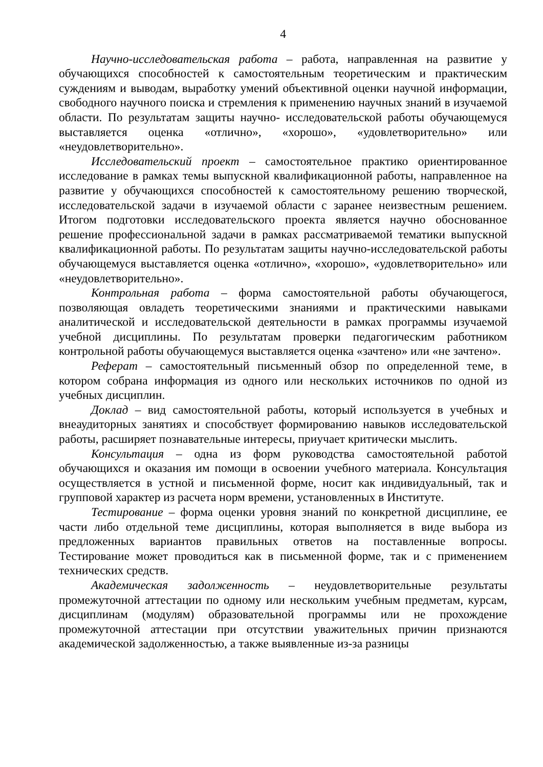4
Научно-исследовательская работа – работа, направленная на развитие у обучающихся способностей к самостоятельным теоретическим и практическим суждениям и выводам, выработку умений объективной оценки научной информации, свободного научного поиска и стремления к применению научных знаний в изучаемой области. По результатам защиты научно- исследовательской работы обучающемуся выставляется оценка «отлично», «хорошо», «удовлетворительно» или «неудовлетворительно».
Исследовательский проект – самостоятельное практико ориентированное исследование в рамках темы выпускной квалификационной работы, направленное на развитие у обучающихся способностей к самостоятельному решению творческой, исследовательской задачи в изучаемой области с заранее неизвестным решением. Итогом подготовки исследовательского проекта является научно обоснованное решение профессиональной задачи в рамках рассматриваемой тематики выпускной квалификационной работы. По результатам защиты научно-исследовательской работы обучающемуся выставляется оценка «отлично», «хорошо», «удовлетворительно» или «неудовлетворительно».
Контрольная работа – форма самостоятельной работы обучающегося, позволяющая овладеть теоретическими знаниями и практическими навыками аналитической и исследовательской деятельности в рамках программы изучаемой учебной дисциплины. По результатам проверки педагогическим работником контрольной работы обучающемуся выставляется оценка «зачтено» или «не зачтено».
Реферат – самостоятельный письменный обзор по определенной теме, в котором собрана информация из одного или нескольких источников по одной из учебных дисциплин.
Доклад – вид самостоятельной работы, который используется в учебных и внеаудиторных занятиях и способствует формированию навыков исследовательской работы, расширяет познавательные интересы, приучает критически мыслить.
Консультация – одна из форм руководства самостоятельной работой обучающихся и оказания им помощи в освоении учебного материала. Консультация осуществляется в устной и письменной форме, носит как индивидуальный, так и групповой характер из расчета норм времени, установленных в Институте.
Тестирование – форма оценки уровня знаний по конкретной дисциплине, ее части либо отдельной теме дисциплины, которая выполняется в виде выбора из предложенных вариантов правильных ответов на поставленные вопросы. Тестирование может проводиться как в письменной форме, так и с применением технических средств.
Академическая задолженность – неудовлетворительные результаты промежуточной аттестации по одному или нескольким учебным предметам, курсам, дисциплинам (модулям) образовательной программы или не прохождение промежуточной аттестации при отсутствии уважительных причин признаются академической задолженностью, а также выявленные из-за разницы